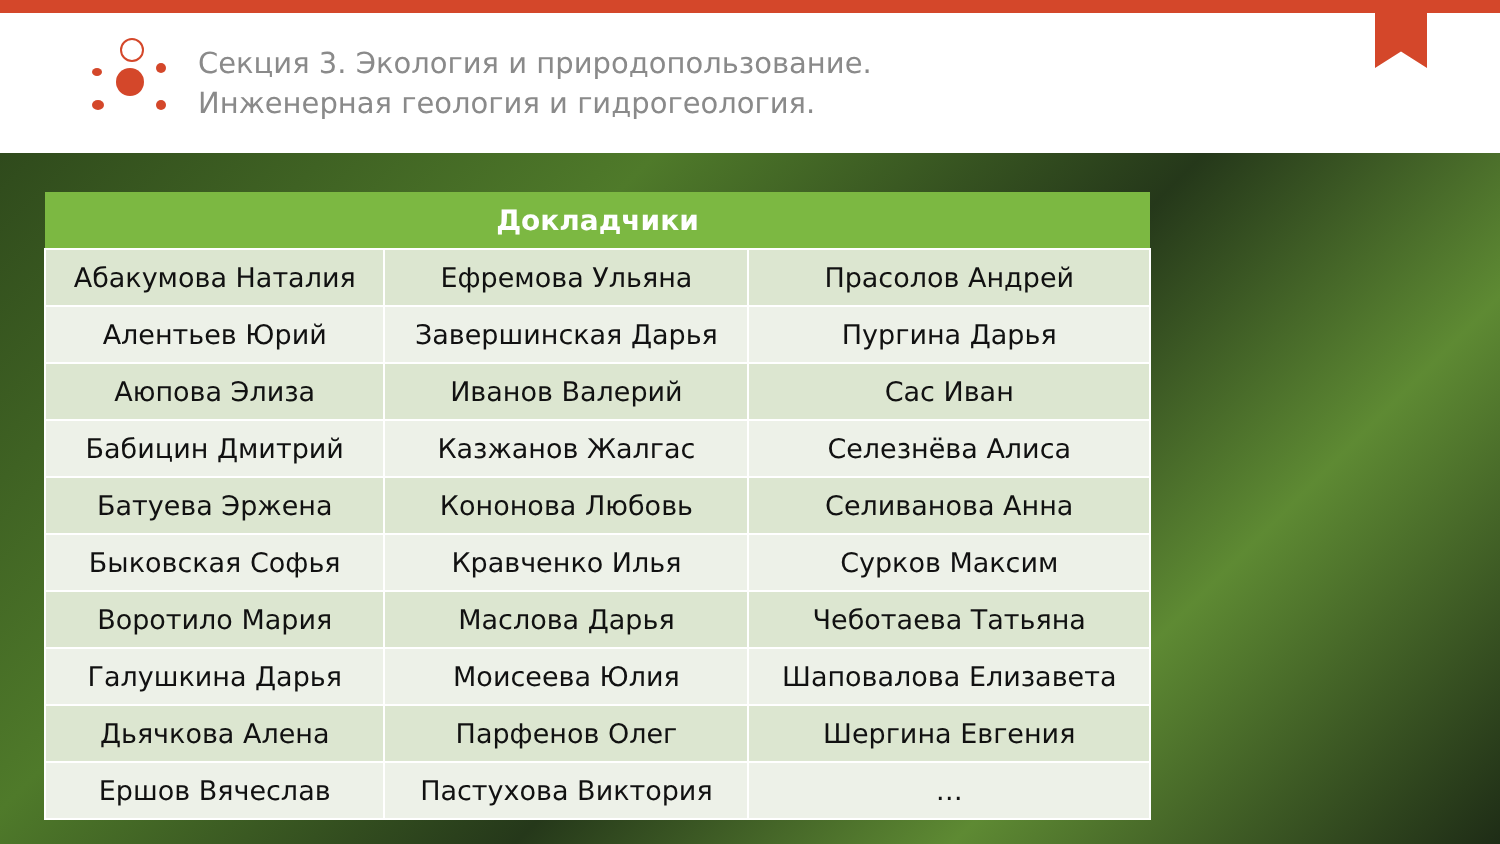Секция 3. Экология и природопользование.
Инженерная геология и гидрогеология.
| Докладчики | | |
| --- | --- | --- |
| Абакумова Наталия | Ефремова Ульяна | Прасолов Андрей |
| Алентьев Юрий | Завершинская Дарья | Пургина Дарья |
| Аюпова Элиза | Иванов Валерий | Сас Иван |
| Бабицин Дмитрий | Казжанов Жалгас | Селезнёва Алиса |
| Батуева Эржена | Кононова Любовь | Селиванова Анна |
| Быковская Софья | Кравченко Илья | Сурков Максим |
| Воротило Мария | Маслова Дарья | Чеботаева Татьяна |
| Галушкина Дарья | Моисеева Юлия | Шаповалова Елизавета |
| Дьячкова Алена | Парфенов Олег | Шергина Евгения |
| Ершов Вячеслав | Пастухова Виктория | … |